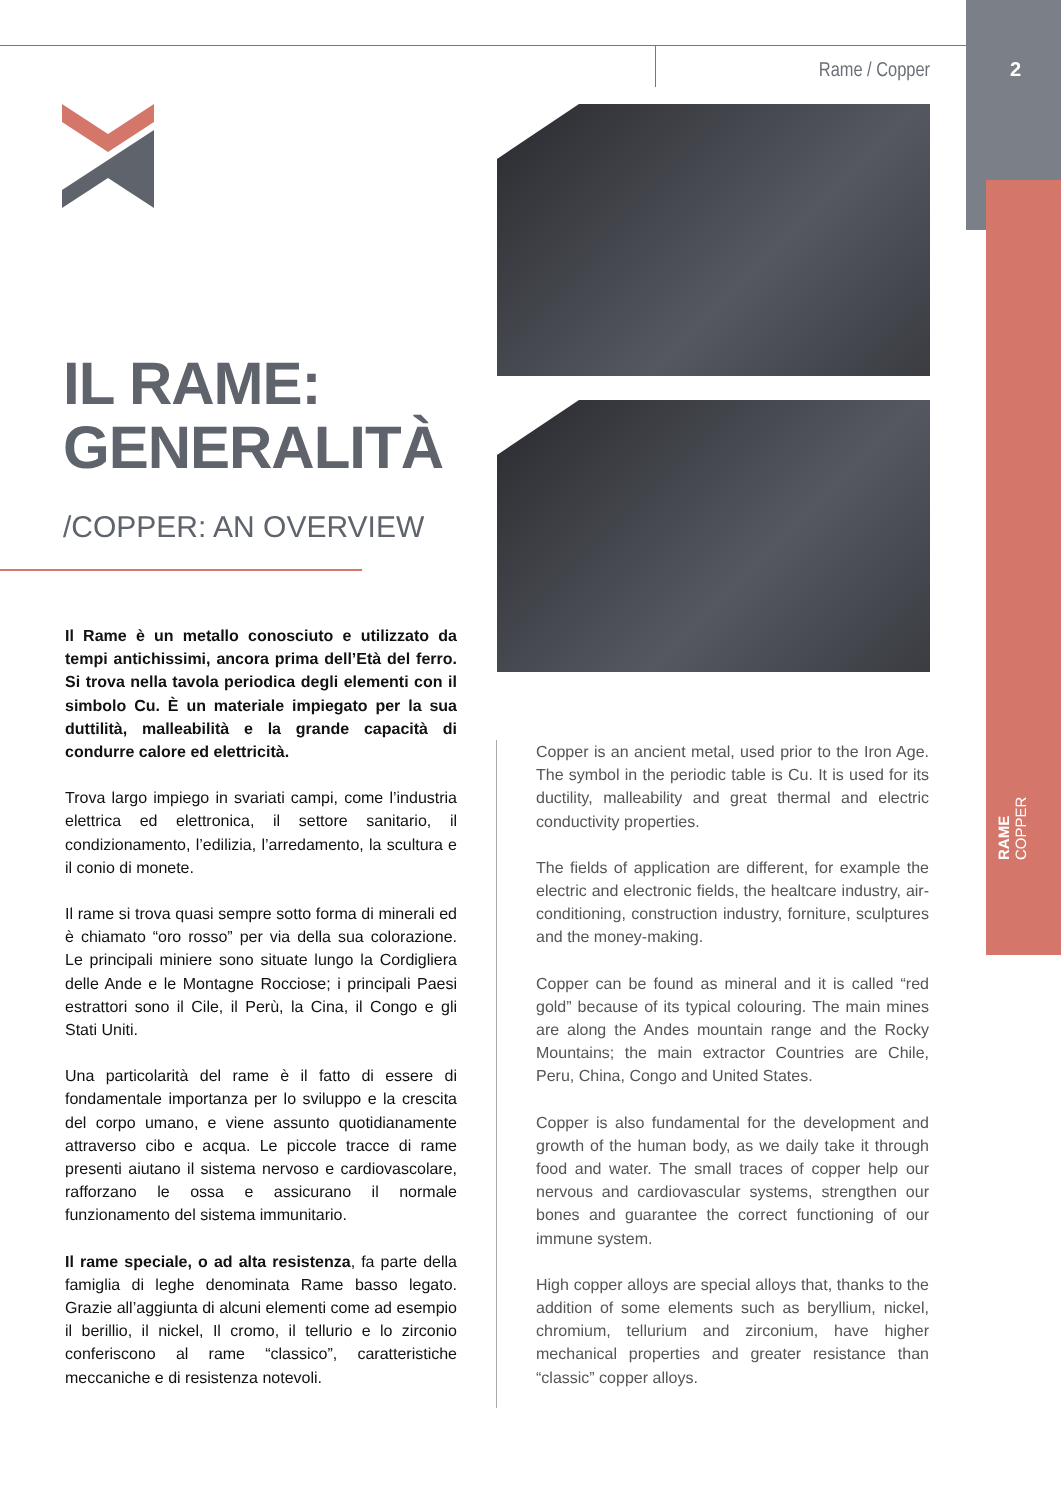2
Rame / Copper
RAME
COPPER
IL RAME:
GENERALITÀ
/COPPER: AN OVERVIEW
Il Rame è un metallo conosciuto e utilizzato da tempi antichissimi, ancora prima dell’Età del ferro. Si trova nella tavola periodica degli elementi con il simbolo Cu. È un materiale impiegato per la sua duttilità, malleabilità e la grande capacità di condurre calore ed elettricità.
Trova largo impiego in svariati campi, come l’industria elettrica ed elettronica, il settore sanitario, il condizionamento, l’edilizia, l’arredamento, la scultura e il conio di monete.
Il rame si trova quasi sempre sotto forma di minerali ed è chiamato “oro rosso” per via della sua colorazione. Le principali miniere sono situate lungo la Cordigliera delle Ande e le Montagne Rocciose; i principali Paesi estrattori sono il Cile, il Perù, la Cina, il Congo e gli Stati Uniti.
Una particolarità del rame è il fatto di essere di fondamentale importanza per lo sviluppo e la crescita del corpo umano, e viene assunto quotidianamente attraverso cibo e acqua. Le piccole tracce di rame presenti aiutano il sistema nervoso e cardiovascolare, rafforzano le ossa e assicurano il normale funzionamento del sistema immunitario.
Il rame speciale, o ad alta resistenza, fa parte della famiglia di leghe denominata Rame basso legato. Grazie all’aggiunta di alcuni elementi come ad esempio il berillio, il nickel, Il cromo, il tellurio e lo zirconio conferiscono al rame “classico”, caratteristiche meccaniche e di resistenza notevoli.
Copper is an ancient metal, used prior to the Iron Age. The symbol in the periodic table is Cu. It is used for its ductility, malleability and great thermal and electric conductivity properties.
The fields of application are different, for example the electric and electronic fields, the healtcare industry, air-conditioning, construction industry, forniture, sculptures and the money-making.
Copper can be found as mineral and it is called “red gold” because of its typical colouring. The main mines are along the Andes mountain range and the Rocky Mountains; the main extractor Countries are Chile, Peru, China, Congo and United States.
Copper is also fundamental for the development and growth of the human body, as we daily take it through food and water. The small traces of copper help our nervous and cardiovascular systems, strengthen our bones and guarantee the correct functioning of our immune system.
High copper alloys are special alloys that, thanks to the addition of some elements such as beryllium, nickel, chromium, tellurium and zirconium, have higher mechanical properties and greater resistance than “classic” copper alloys.